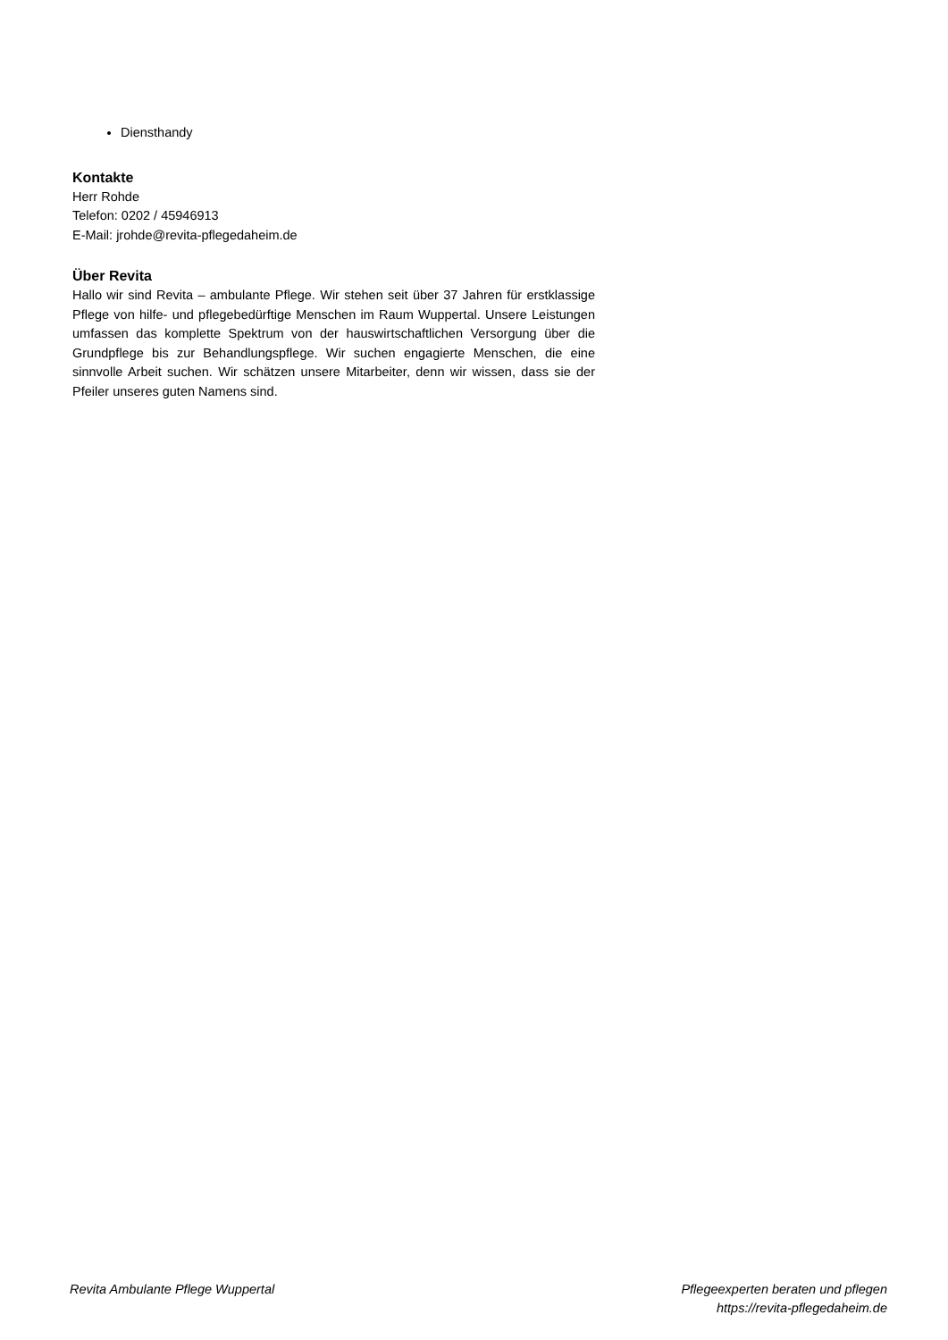Diensthandy
Kontakte
Herr Rohde
Telefon: 0202 / 45946913
E-Mail: jrohde@revita-pflegedaheim.de
Über Revita
Hallo wir sind Revita – ambulante Pflege. Wir stehen seit über 37 Jahren für erstklassige Pflege von hilfe- und pflegebedürftige Menschen im Raum Wuppertal. Unsere Leistungen umfassen das komplette Spektrum von der hauswirtschaftlichen Versorgung über die Grundpflege bis zur Behandlungspflege. Wir suchen engagierte Menschen, die eine sinnvolle Arbeit suchen. Wir schätzen unsere Mitarbeiter, denn wir wissen, dass sie der Pfeiler unseres guten Namens sind.
Revita Ambulante Pflege Wuppertal
Pflegeexperten beraten und pflegen
https://revita-pflegedaheim.de